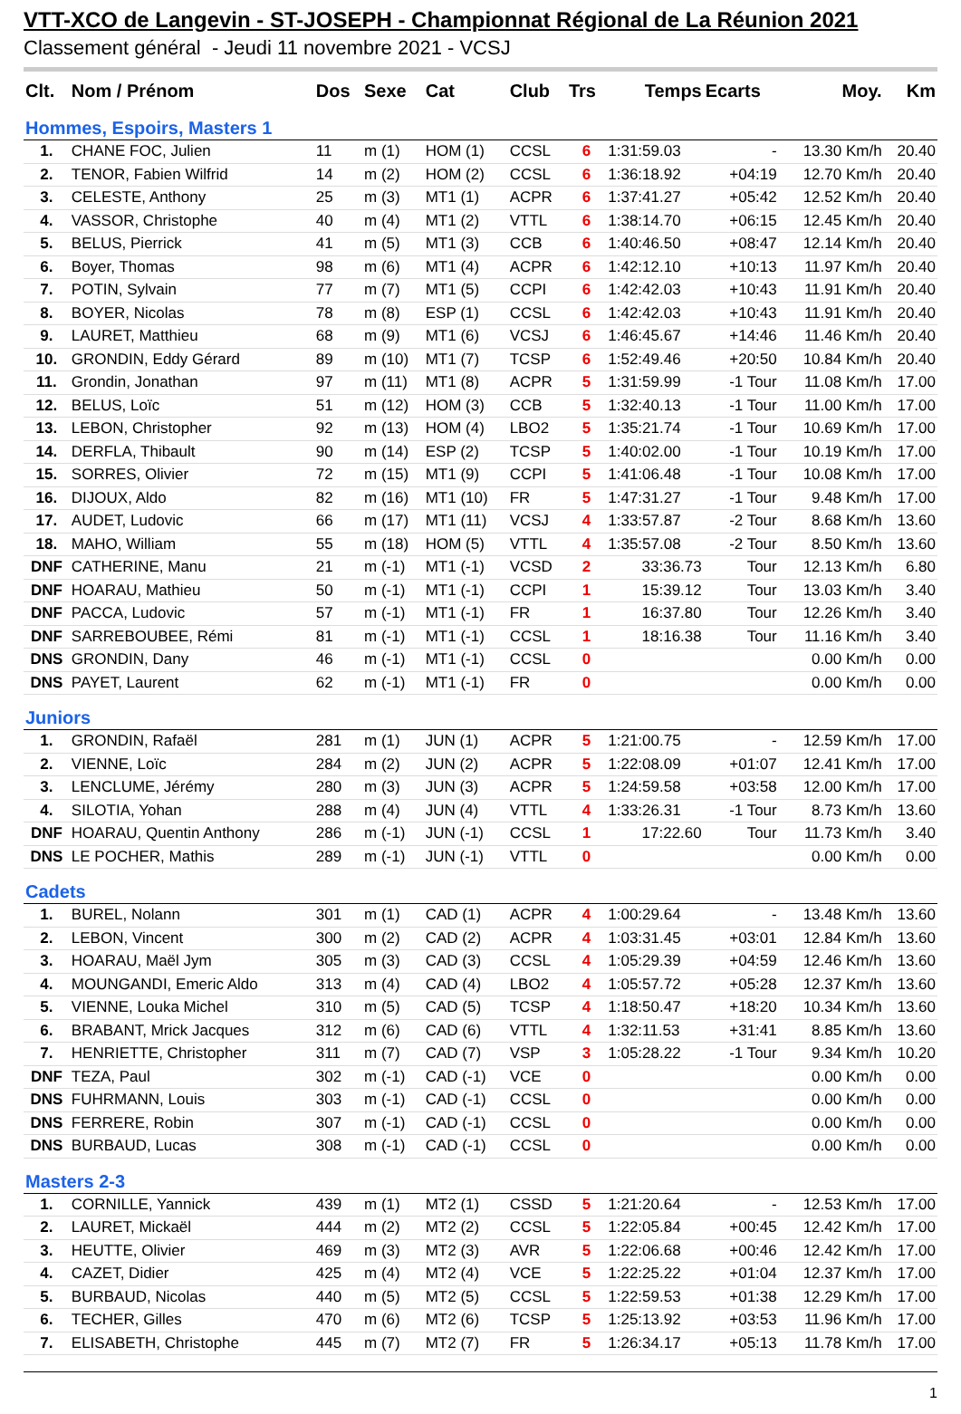VTT-XCO de Langevin - ST-JOSEPH - Championnat Régional de La Réunion 2021
Classement général - Jeudi 11 novembre 2021 - VCSJ
| Clt. | Nom / Prénom | Dos | Sexe | Cat | Club | Trs | Temps | Ecarts | Moy. | Km |
| --- | --- | --- | --- | --- | --- | --- | --- | --- | --- | --- |
| Hommes, Espoirs, Masters 1 | | | | | | | | | | |
| 1. | CHANE FOC, Julien | 11 | m (1) | HOM (1) | CCSL | 6 | 1:31:59.03 | - | 13.30 Km/h | 20.40 |
| 2. | TENOR, Fabien Wilfrid | 14 | m (2) | HOM (2) | CCSL | 6 | 1:36:18.92 | +04:19 | 12.70 Km/h | 20.40 |
| 3. | CELESTE, Anthony | 25 | m (3) | MT1 (1) | ACPR | 6 | 1:37:41.27 | +05:42 | 12.52 Km/h | 20.40 |
| 4. | VASSOR, Christophe | 40 | m (4) | MT1 (2) | VTTL | 6 | 1:38:14.70 | +06:15 | 12.45 Km/h | 20.40 |
| 5. | BELUS, Pierrick | 41 | m (5) | MT1 (3) | CCB | 6 | 1:40:46.50 | +08:47 | 12.14 Km/h | 20.40 |
| 6. | Boyer, Thomas | 98 | m (6) | MT1 (4) | ACPR | 6 | 1:42:12.10 | +10:13 | 11.97 Km/h | 20.40 |
| 7. | POTIN, Sylvain | 77 | m (7) | MT1 (5) | CCPI | 6 | 1:42:42.03 | +10:43 | 11.91 Km/h | 20.40 |
| 8. | BOYER, Nicolas | 78 | m (8) | ESP (1) | CCSL | 6 | 1:42:42.03 | +10:43 | 11.91 Km/h | 20.40 |
| 9. | LAURET, Matthieu | 68 | m (9) | MT1 (6) | VCSJ | 6 | 1:46:45.67 | +14:46 | 11.46 Km/h | 20.40 |
| 10. | GRONDIN, Eddy Gérard | 89 | m (10) | MT1 (7) | TCSP | 6 | 1:52:49.46 | +20:50 | 10.84 Km/h | 20.40 |
| 11. | Grondin, Jonathan | 97 | m (11) | MT1 (8) | ACPR | 5 | 1:31:59.99 | -1 Tour | 11.08 Km/h | 17.00 |
| 12. | BELUS, Loïc | 51 | m (12) | HOM (3) | CCB | 5 | 1:32:40.13 | -1 Tour | 11.00 Km/h | 17.00 |
| 13. | LEBON, Christopher | 92 | m (13) | HOM (4) | LBO2 | 5 | 1:35:21.74 | -1 Tour | 10.69 Km/h | 17.00 |
| 14. | DERFLA, Thibault | 90 | m (14) | ESP (2) | TCSP | 5 | 1:40:02.00 | -1 Tour | 10.19 Km/h | 17.00 |
| 15. | SORRES, Olivier | 72 | m (15) | MT1 (9) | CCPI | 5 | 1:41:06.48 | -1 Tour | 10.08 Km/h | 17.00 |
| 16. | DIJOUX, Aldo | 82 | m (16) | MT1 (10) | FR | 5 | 1:47:31.27 | -1 Tour | 9.48 Km/h | 17.00 |
| 17. | AUDET, Ludovic | 66 | m (17) | MT1 (11) | VCSJ | 4 | 1:33:57.87 | -2 Tour | 8.68 Km/h | 13.60 |
| 18. | MAHO, William | 55 | m (18) | HOM (5) | VTTL | 4 | 1:35:57.08 | -2 Tour | 8.50 Km/h | 13.60 |
| DNF | CATHERINE, Manu | 21 | m (-1) | MT1 (-1) | VCSD | 2 | 33:36.73 | Tour | 12.13 Km/h | 6.80 |
| DNF | HOARAU, Mathieu | 50 | m (-1) | MT1 (-1) | CCPI | 1 | 15:39.12 | Tour | 13.03 Km/h | 3.40 |
| DNF | PACCA, Ludovic | 57 | m (-1) | MT1 (-1) | FR | 1 | 16:37.80 | Tour | 12.26 Km/h | 3.40 |
| DNF | SARREBOUBEE, Rémi | 81 | m (-1) | MT1 (-1) | CCSL | 1 | 18:16.38 | Tour | 11.16 Km/h | 3.40 |
| DNS | GRONDIN, Dany | 46 | m (-1) | MT1 (-1) | CCSL | 0 | | | 0.00 Km/h | 0.00 |
| DNS | PAYET, Laurent | 62 | m (-1) | MT1 (-1) | FR | 0 | | | 0.00 Km/h | 0.00 |
| Juniors | | | | | | | | | | |
| 1. | GRONDIN, Rafaël | 281 | m (1) | JUN (1) | ACPR | 5 | 1:21:00.75 | - | 12.59 Km/h | 17.00 |
| 2. | VIENNE, Loïc | 284 | m (2) | JUN (2) | ACPR | 5 | 1:22:08.09 | +01:07 | 12.41 Km/h | 17.00 |
| 3. | LENCLUME, Jérémy | 280 | m (3) | JUN (3) | ACPR | 5 | 1:24:59.58 | +03:58 | 12.00 Km/h | 17.00 |
| 4. | SILOTIA, Yohan | 288 | m (4) | JUN (4) | VTTL | 4 | 1:33:26.31 | -1 Tour | 8.73 Km/h | 13.60 |
| DNF | HOARAU, Quentin Anthony | 286 | m (-1) | JUN (-1) | CCSL | 1 | 17:22.60 | Tour | 11.73 Km/h | 3.40 |
| DNS | LE POCHER, Mathis | 289 | m (-1) | JUN (-1) | VTTL | 0 | | | 0.00 Km/h | 0.00 |
| Cadets | | | | | | | | | | |
| 1. | BUREL, Nolann | 301 | m (1) | CAD (1) | ACPR | 4 | 1:00:29.64 | - | 13.48 Km/h | 13.60 |
| 2. | LEBON, Vincent | 300 | m (2) | CAD (2) | ACPR | 4 | 1:03:31.45 | +03:01 | 12.84 Km/h | 13.60 |
| 3. | HOARAU, Maël Jym | 305 | m (3) | CAD (3) | CCSL | 4 | 1:05:29.39 | +04:59 | 12.46 Km/h | 13.60 |
| 4. | MOUNGANDI, Emeric Aldo | 313 | m (4) | CAD (4) | LBO2 | 4 | 1:05:57.72 | +05:28 | 12.37 Km/h | 13.60 |
| 5. | VIENNE, Louka Michel | 310 | m (5) | CAD (5) | TCSP | 4 | 1:18:50.47 | +18:20 | 10.34 Km/h | 13.60 |
| 6. | BRABANT, Mrick Jacques | 312 | m (6) | CAD (6) | VTTL | 4 | 1:32:11.53 | +31:41 | 8.85 Km/h | 13.60 |
| 7. | HENRIETTE, Christopher | 311 | m (7) | CAD (7) | VSP | 3 | 1:05:28.22 | -1 Tour | 9.34 Km/h | 10.20 |
| DNF | TEZA, Paul | 302 | m (-1) | CAD (-1) | VCE | 0 | | | 0.00 Km/h | 0.00 |
| DNS | FUHRMANN, Louis | 303 | m (-1) | CAD (-1) | CCSL | 0 | | | 0.00 Km/h | 0.00 |
| DNS | FERRERE, Robin | 307 | m (-1) | CAD (-1) | CCSL | 0 | | | 0.00 Km/h | 0.00 |
| DNS | BURBAUD, Lucas | 308 | m (-1) | CAD (-1) | CCSL | 0 | | | 0.00 Km/h | 0.00 |
| Masters 2-3 | | | | | | | | | | |
| 1. | CORNILLE, Yannick | 439 | m (1) | MT2 (1) | CSSD | 5 | 1:21:20.64 | - | 12.53 Km/h | 17.00 |
| 2. | LAURET, Mickaël | 444 | m (2) | MT2 (2) | CCSL | 5 | 1:22:05.84 | +00:45 | 12.42 Km/h | 17.00 |
| 3. | HEUTTE, Olivier | 469 | m (3) | MT2 (3) | AVR | 5 | 1:22:06.68 | +00:46 | 12.42 Km/h | 17.00 |
| 4. | CAZET, Didier | 425 | m (4) | MT2 (4) | VCE | 5 | 1:22:25.22 | +01:04 | 12.37 Km/h | 17.00 |
| 5. | BURBAUD, Nicolas | 440 | m (5) | MT2 (5) | CCSL | 5 | 1:22:59.53 | +01:38 | 12.29 Km/h | 17.00 |
| 6. | TECHER, Gilles | 470 | m (6) | MT2 (6) | TCSP | 5 | 1:25:13.92 | +03:53 | 11.96 Km/h | 17.00 |
| 7. | ELISABETH, Christophe | 445 | m (7) | MT2 (7) | FR | 5 | 1:26:34.17 | +05:13 | 11.78 Km/h | 17.00 |
1